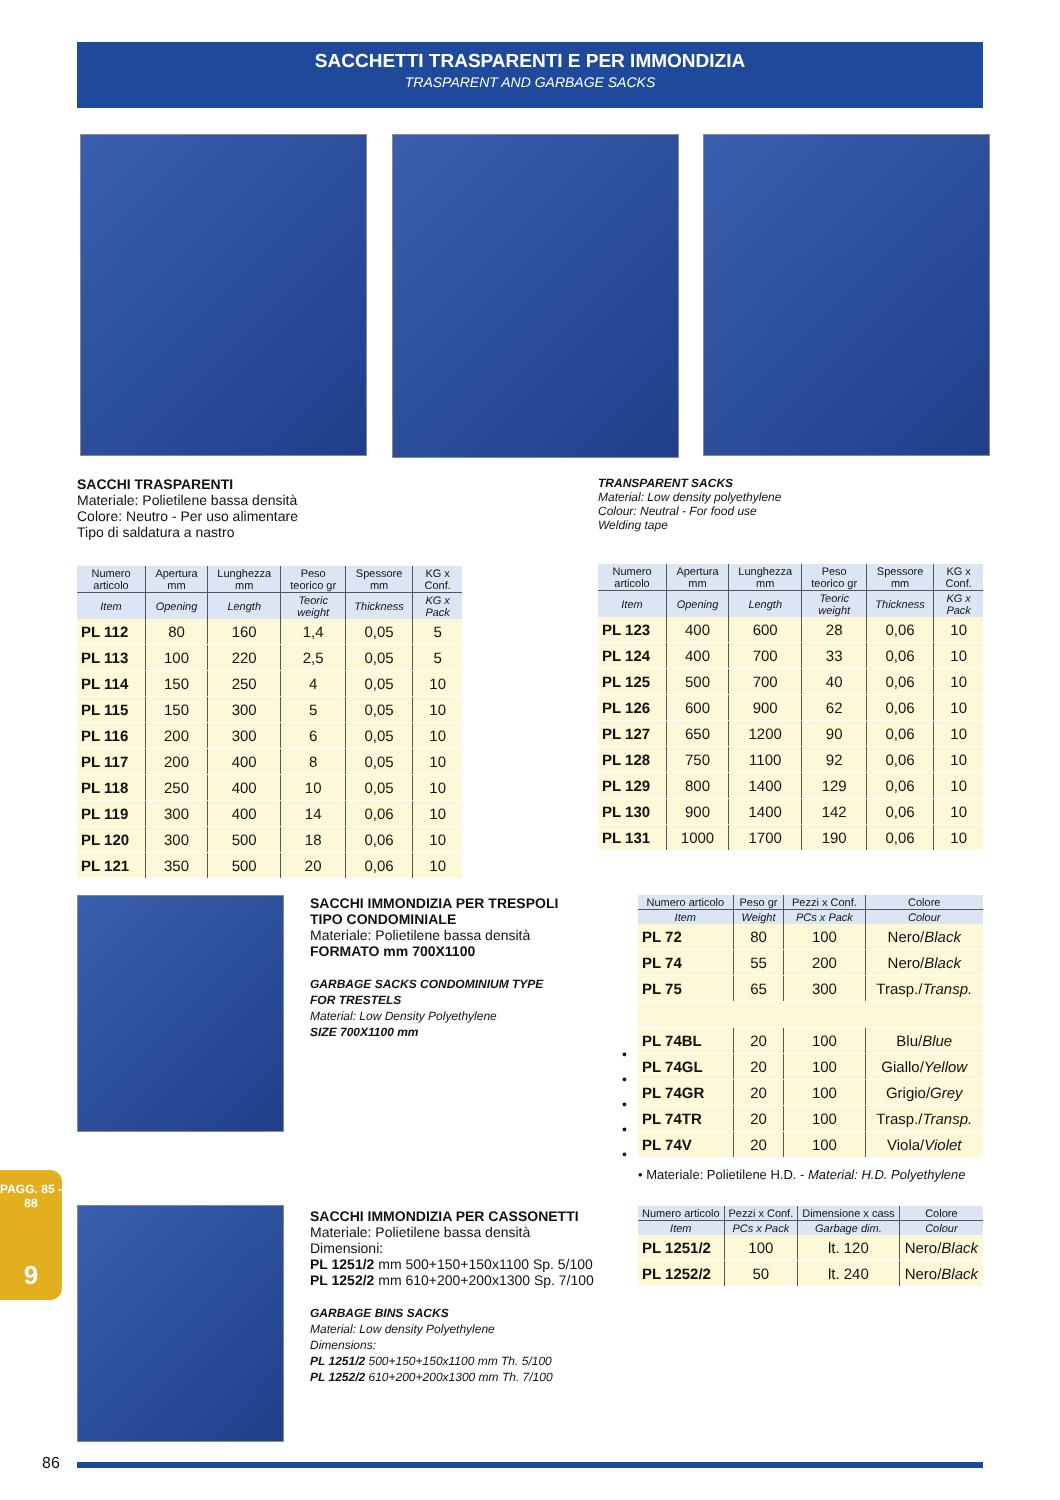SACCHETTI TRASPARENTI E PER IMMONDIZIA
TRASPARENT AND GARBAGE SACKS
SACCHI TRASPARENTI
Materiale: Polietilene bassa densità
Colore: Neutro - Per uso alimentare
Tipo di saldatura a nastro
TRANSPARENT SACKS
Material: Low density polyethylene
Colour: Neutral - For food use
Welding tape
| Numero articolo | Apertura mm | Lunghezza mm | Peso teorico gr | Spessore mm | KG x Conf. |
| --- | --- | --- | --- | --- | --- |
| Item | Opening | Length | Teoric weight | Thickness | KG x Pack |
| PL 112 | 80 | 160 | 1,4 | 0,05 | 5 |
| PL 113 | 100 | 220 | 2,5 | 0,05 | 5 |
| PL 114 | 150 | 250 | 4 | 0,05 | 10 |
| PL 115 | 150 | 300 | 5 | 0,05 | 10 |
| PL 116 | 200 | 300 | 6 | 0,05 | 10 |
| PL 117 | 200 | 400 | 8 | 0,05 | 10 |
| PL 118 | 250 | 400 | 10 | 0,05 | 10 |
| PL 119 | 300 | 400 | 14 | 0,06 | 10 |
| PL 120 | 300 | 500 | 18 | 0,06 | 10 |
| PL 121 | 350 | 500 | 20 | 0,06 | 10 |
| Numero articolo | Apertura mm | Lunghezza mm | Peso teorico gr | Spessore mm | KG x Conf. |
| --- | --- | --- | --- | --- | --- |
| Item | Opening | Length | Teoric weight | Thickness | KG x Pack |
| PL 123 | 400 | 600 | 28 | 0,06 | 10 |
| PL 124 | 400 | 700 | 33 | 0,06 | 10 |
| PL 125 | 500 | 700 | 40 | 0,06 | 10 |
| PL 126 | 600 | 900 | 62 | 0,06 | 10 |
| PL 127 | 650 | 1200 | 90 | 0,06 | 10 |
| PL 128 | 750 | 1100 | 92 | 0,06 | 10 |
| PL 129 | 800 | 1400 | 129 | 0,06 | 10 |
| PL 130 | 900 | 1400 | 142 | 0,06 | 10 |
| PL 131 | 1000 | 1700 | 190 | 0,06 | 10 |
SACCHI IMMONDIZIA PER TRESPOLI
TIPO CONDOMINIALE
Materiale: Polietilene bassa densità
FORMATO mm 700X1100
GARBAGE SACKS CONDOMINIUM TYPE
FOR TRESTELS
Material: Low Density Polyethylene
SIZE 700X1100 mm
•
•
•
•
•
| Numero articolo | Peso gr | Pezzi x Conf. | Colore |
| --- | --- | --- | --- |
| Item | Weight | PCs x Pack | Colour |
| PL 72 | 80 | 100 | Nero/ Black |
| PL 74 | 55 | 200 | Nero/ Black |
| PL 75 | 65 | 300 | Trasp./ Transp. |
| PL 74BL | 20 | 100 | Blu/ Blue |
| PL 74GL | 20 | 100 | Giallo/ Yellow |
| PL 74GR | 20 | 100 | Grigio/ Grey |
| PL 74TR | 20 | 100 | Trasp./ Transp. |
| PL 74V | 20 | 100 | Viola/ Violet |
• Materiale: Polietilene H.D. - Material: H.D. Polyethylene
PAGG. 85 - 88
9
SACCHI IMMONDIZIA PER CASSONETTI
Materiale: Polietilene bassa densità
Dimensioni:
PL 1251/2 mm 500+150+150x1100 Sp. 5/100
PL 1252/2 mm 610+200+200x1300 Sp. 7/100
GARBAGE BINS SACKS
Material: Low density Polyethylene
Dimensions:
PL 1251/2 500+150+150x1100 mm Th. 5/100
PL 1252/2 610+200+200x1300 mm Th. 7/100
| Numero articolo | Pezzi x Conf. | Dimensione x cass | Colore |
| --- | --- | --- | --- |
| Item | PCs x Pack | Garbage dim. | Colour |
| PL 1251/2 | 100 | lt. 120 | Nero/ Black |
| PL 1252/2 | 50 | lt. 240 | Nero/ Black |
86